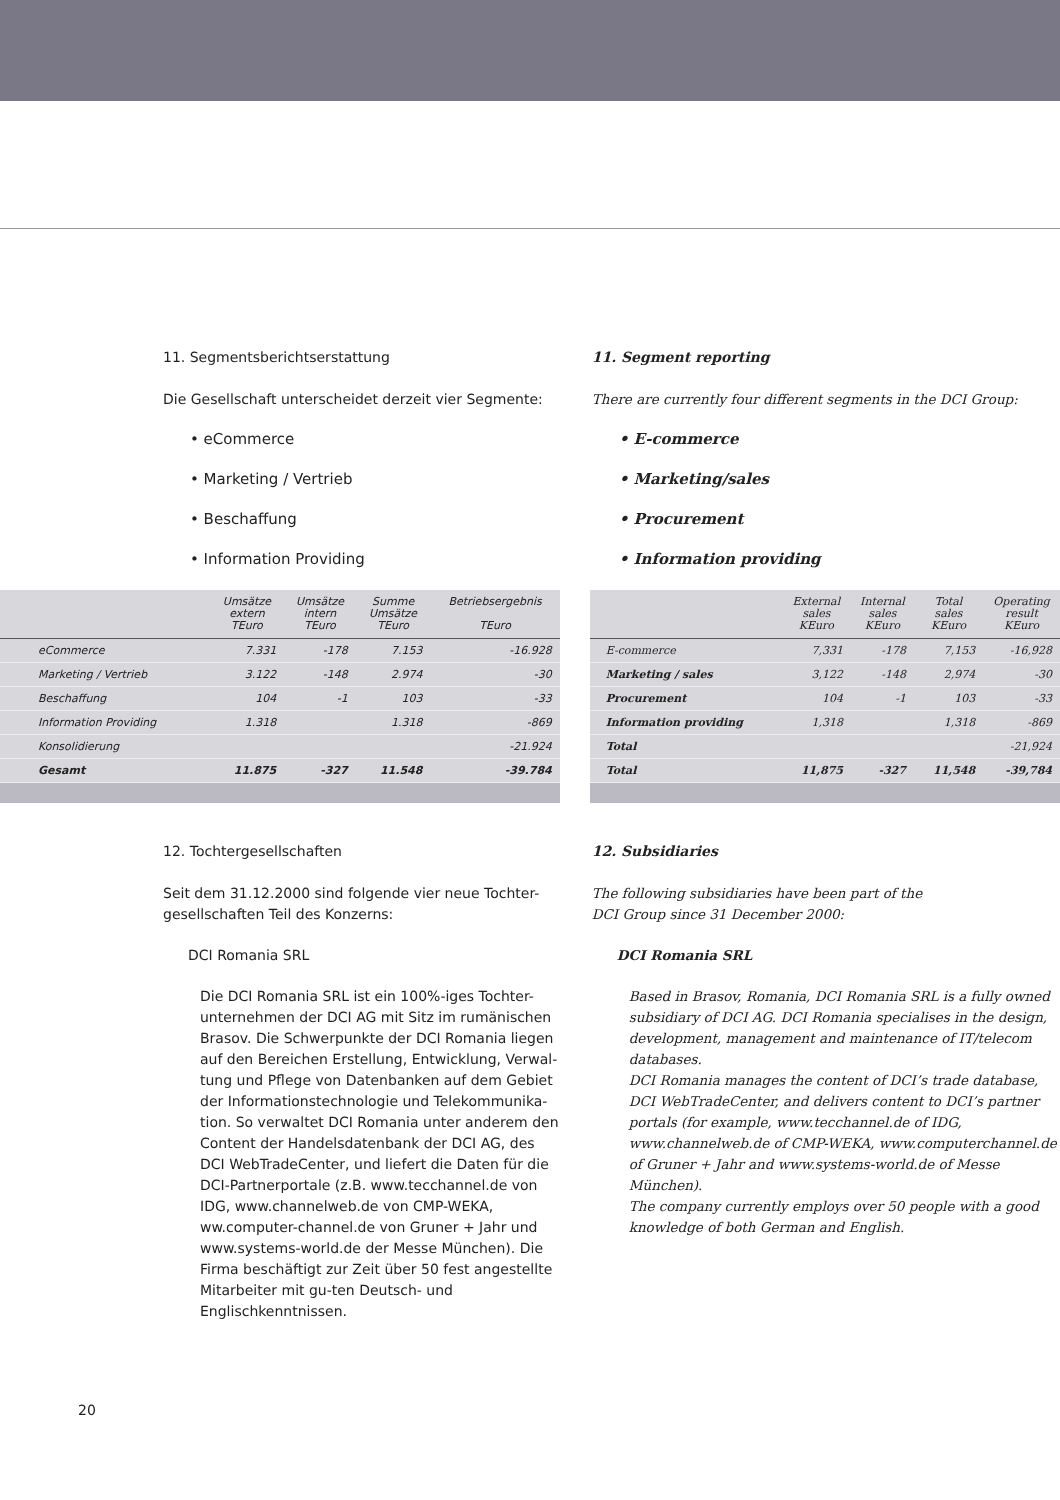11. Segmentsberichtserstattung
Die Gesellschaft unterscheidet derzeit vier Segmente:
• eCommerce
• Marketing / Vertrieb
• Beschaffung
• Information Providing
| | Umsätze extern TEuro | Umsätze intern TEuro | Summe Umsätze TEuro | Betriebsergebnis TEuro |
| --- | --- | --- | --- | --- |
| eCommerce | 7.331 | -178 | 7.153 | -16.928 |
| Marketing / Vertrieb | 3.122 | -148 | 2.974 | -30 |
| Beschaffung | 104 | -1 | 103 | -33 |
| Information Providing | 1.318 | | 1.318 | -869 |
| Konsolidierung | | | | -21.924 |
| Gesamt | 11.875 | -327 | 11.548 | -39.784 |
12. Tochtergesellschaften
Seit dem 31.12.2000 sind folgende vier neue Tochter-
gesellschaften Teil des Konzerns:
DCI Romania SRL
Die DCI Romania SRL ist ein 100%-iges Tochter-unternehmen der DCI AG mit Sitz im rumänischen Brasov. Die Schwerpunkte der DCI Romania liegen auf den Bereichen Erstellung, Entwicklung, Verwal-tung und Pflege von Datenbanken auf dem Gebiet der Informationstechnologie und Telekommunika-tion. So verwaltet DCI Romania unter anderem den Content der Handelsdatenbank der DCI AG, des DCI WebTradeCenter, und liefert die Daten für die DCI-Partnerportale (z.B. www.tecchannel.de von IDG, www.channelweb.de von CMP-WEKA, ww.computer-channel.de von Gruner + Jahr und www.systems-world.de der Messe München). Die Firma beschäftigt zur Zeit über 50 fest angestellte Mitarbeiter mit gu-ten Deutsch- und Englischkenntnissen.
11. Segment reporting
There are currently four different segments in the DCI Group:
• E-commerce
• Marketing/sales
• Procurement
• Information providing
| | External sales KEuro | Internal sales KEuro | Total sales KEuro | Operating result KEuro |
| --- | --- | --- | --- | --- |
| E-commerce | 7,331 | -178 | 7,153 | -16,928 |
| Marketing / sales | 3,122 | -148 | 2,974 | -30 |
| Procurement | 104 | -1 | 103 | -33 |
| Information providing | 1,318 | | 1,318 | -869 |
| Total | | | | -21,924 |
| Total | 11,875 | -327 | 11,548 | -39,784 |
12. Subsidiaries
The following subsidiaries have been part of the
DCI Group since 31 December 2000:
DCI Romania SRL
Based in Brasov, Romania, DCI Romania SRL is a fully owned subsidiary of DCI AG. DCI Romania specialises in the design, development, management and maintenance of IT/telecom databases.
DCI Romania manages the content of DCI’s trade database, DCI WebTradeCenter, and delivers content to DCI’s partner portals (for example, www.tecchannel.de of IDG, www.channelweb.de of CMP-WEKA, www.computerchannel.de of Gruner + Jahr and www.systems-world.de of Messe München).
The company currently employs over 50 people with a good knowledge of both German and English.
20